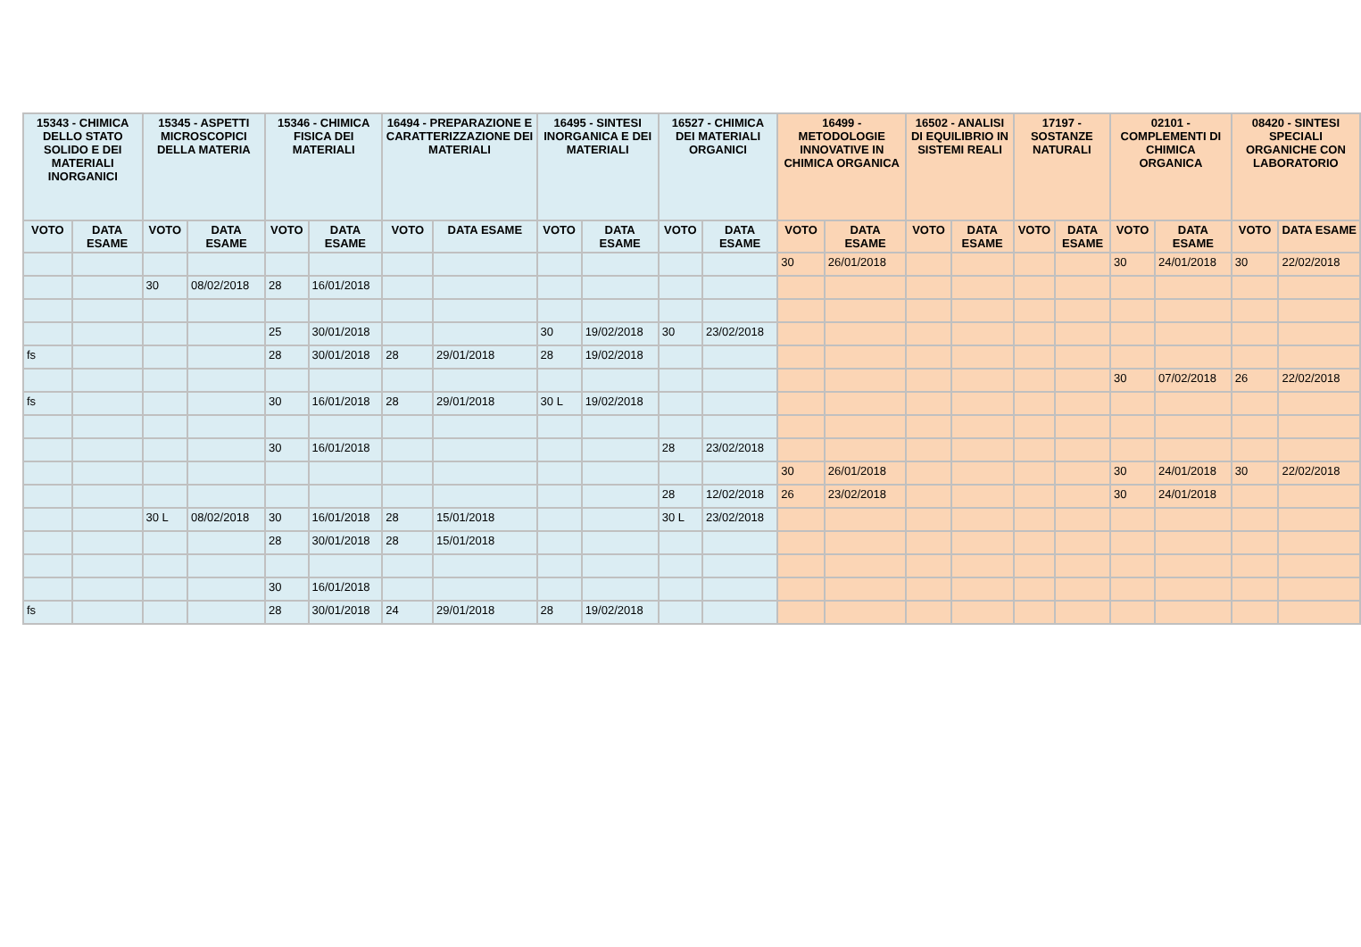| 15343 - CHIMICA DELLO STATO SOLIDO E DEI MATERIALI INORGANICI | | 15345 - ASPETTI MICROSCOPICI DELLA MATERIA | | 15346 - CHIMICA FISICA DEI MATERIALI | | 16494 - PREPARAZIONE E CARATTERIZZAZIONE DEI MATERIALI | | 16495 - SINTESI INORGANICA E DEI MATERIALI | | 16527 - CHIMICA DEI MATERIALI ORGANICI | | 16499 - METODOLOGIE INNOVATIVE IN CHIMICA ORGANICA | | 16502 - ANALISI DI EQUILIBRIO IN SISTEMI REALI | | 17197 - SOSTANZE NATURALI | | 02101 - COMPLEMENTI DI CHIMICA ORGANICA | | 08420 - SINTESI SPECIALI ORGANICHE CON LABORATORIO | |
| --- | --- | --- | --- | --- | --- | --- | --- | --- | --- | --- | --- | --- | --- | --- | --- | --- | --- | --- | --- | --- | --- |
| VOTO | DATA ESAME | VOTO | DATA ESAME | VOTO | DATA ESAME | VOTO | DATA ESAME | VOTO | DATA ESAME | VOTO | DATA ESAME | VOTO | DATA ESAME | VOTO | DATA ESAME | VOTO | DATA ESAME | VOTO | DATA ESAME | VOTO | DATA ESAME |
| | | | | | | | | | | | | 30 | 26/01/2018 | | | | | 30 | 24/01/2018 | 30 | 22/02/2018 |
| | | 30 | 08/02/2018 | 28 | 16/01/2018 | | | | | | | | | | | | | | | | |
| | | | | 25 | 30/01/2018 | | | 30 | 19/02/2018 | 30 | 23/02/2018 | | | | | | | | | | |
| fs | | | | 28 | 30/01/2018 | 28 | 29/01/2018 | 28 | 19/02/2018 | | | | | | | | | | | | |
| | | | | | | | | | | | | | | | | | | 30 | 07/02/2018 | 26 | 22/02/2018 |
| fs | | | | 30 | 16/01/2018 | 28 | 29/01/2018 | 30 L | 19/02/2018 | | | | | | | | | | | | |
| | | | | 30 | 16/01/2018 | | | | | 28 | 23/02/2018 | | | | | | | | | | |
| | | | | | | | | | | | | 30 | 26/01/2018 | | | | | 30 | 24/01/2018 | 30 | 22/02/2018 |
| | | | | | | | | | | 28 | 12/02/2018 | 26 | 23/02/2018 | | | | | 30 | 24/01/2018 | | |
| | | 30 L | 08/02/2018 | 30 | 16/01/2018 | 28 | 15/01/2018 | | | 30 L | 23/02/2018 | | | | | | | | | | |
| | | | | 28 | 30/01/2018 | 28 | 15/01/2018 | | | | | | | | | | | | | | |
| | | | | 30 | 16/01/2018 | | | | | | | | | | | | | | | | |
| fs | | | | 28 | 30/01/2018 | 24 | 29/01/2018 | 28 | 19/02/2018 | | | | | | | | | | | | |